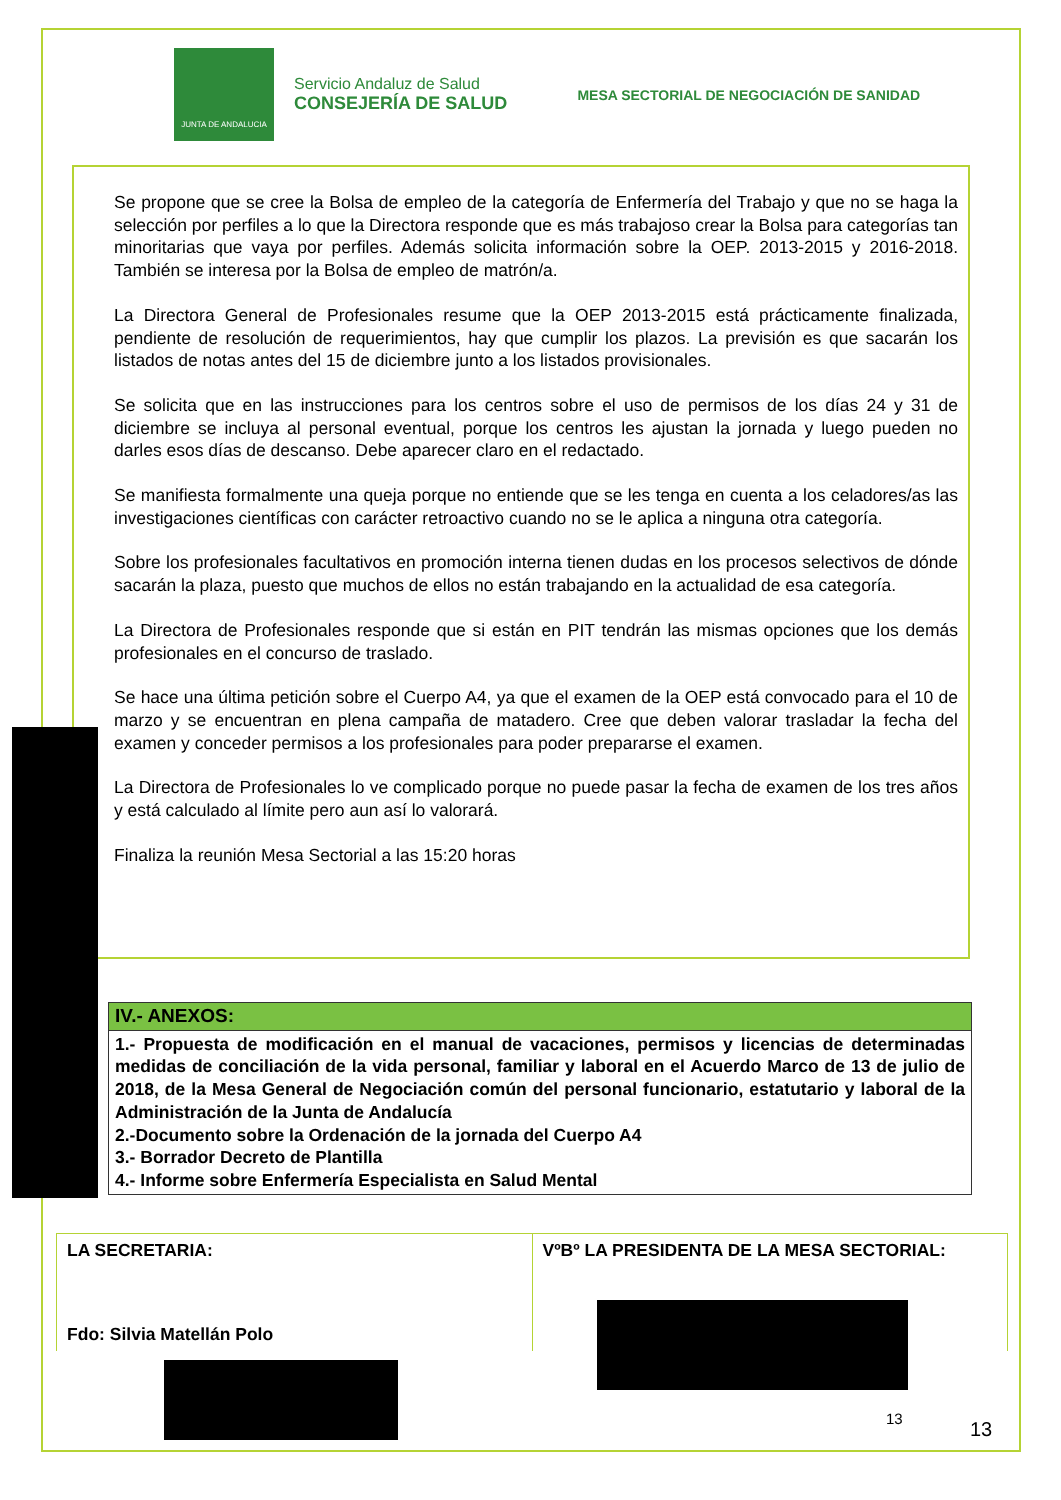JUNTA DE ANDALUCIA
Servicio Andaluz de Salud
CONSEJERÍA DE SALUD
MESA SECTORIAL DE NEGOCIACIÓN DE SANIDAD
Se propone que se cree la Bolsa de empleo de la categoría de Enfermería del Trabajo y que no se haga la selección por perfiles a lo que la Directora responde que es más trabajoso crear la Bolsa para categorías tan minoritarias que vaya por perfiles. Además solicita información sobre la OEP. 2013-2015 y 2016-2018. También se interesa por la Bolsa de empleo de matrón/a.
La Directora General de Profesionales resume que la OEP 2013-2015 está prácticamente finalizada, pendiente de resolución de requerimientos, hay que cumplir los plazos. La previsión es que sacarán los listados de notas antes del 15 de diciembre junto a los listados provisionales.
Se solicita que en las instrucciones para los centros sobre el uso de permisos de los días 24 y 31 de diciembre se incluya al personal eventual, porque los centros les ajustan la jornada y luego pueden no darles esos días de descanso. Debe aparecer claro en el redactado.
Se manifiesta formalmente una queja porque no entiende que se les tenga en cuenta a los celadores/as las investigaciones científicas con carácter retroactivo cuando no se le aplica a ninguna otra categoría.
Sobre los profesionales facultativos en promoción interna tienen dudas en los procesos selectivos de dónde sacarán la plaza, puesto que muchos de ellos no están trabajando en la actualidad de esa categoría.
La Directora de Profesionales responde que si están en PIT tendrán las mismas opciones que los demás profesionales en el concurso de traslado.
Se hace una última petición sobre el Cuerpo A4, ya que el examen de la OEP está convocado para el 10 de marzo y se encuentran en plena campaña de matadero. Cree que deben valorar trasladar la fecha del examen y conceder permisos a los profesionales para poder prepararse el examen.
La Directora de Profesionales lo ve complicado porque no puede pasar la fecha de examen de los tres años y está calculado al límite pero aun así lo valorará.
Finaliza la reunión Mesa Sectorial a las 15:20 horas
| IV.- ANEXOS: |
| 1.- Propuesta de modificación en el manual de vacaciones, permisos y licencias de determinadas medidas de conciliación de la vida personal, familiar y laboral en el Acuerdo Marco de 13 de julio de 2018, de la Mesa General de Negociación común del personal funcionario, estatutario y laboral de la Administración de la Junta de Andalucía 2.-Documento sobre la Ordenación de la jornada del Cuerpo A4 3.- Borrador Decreto de Plantilla 4.- Informe sobre Enfermería Especialista en Salud Mental |
| LA SECRETARIA: Fdo: Silvia Matellán Polo | VºBº LA PRESIDENTA DE LA MESA SECTORIAL: |
13 13